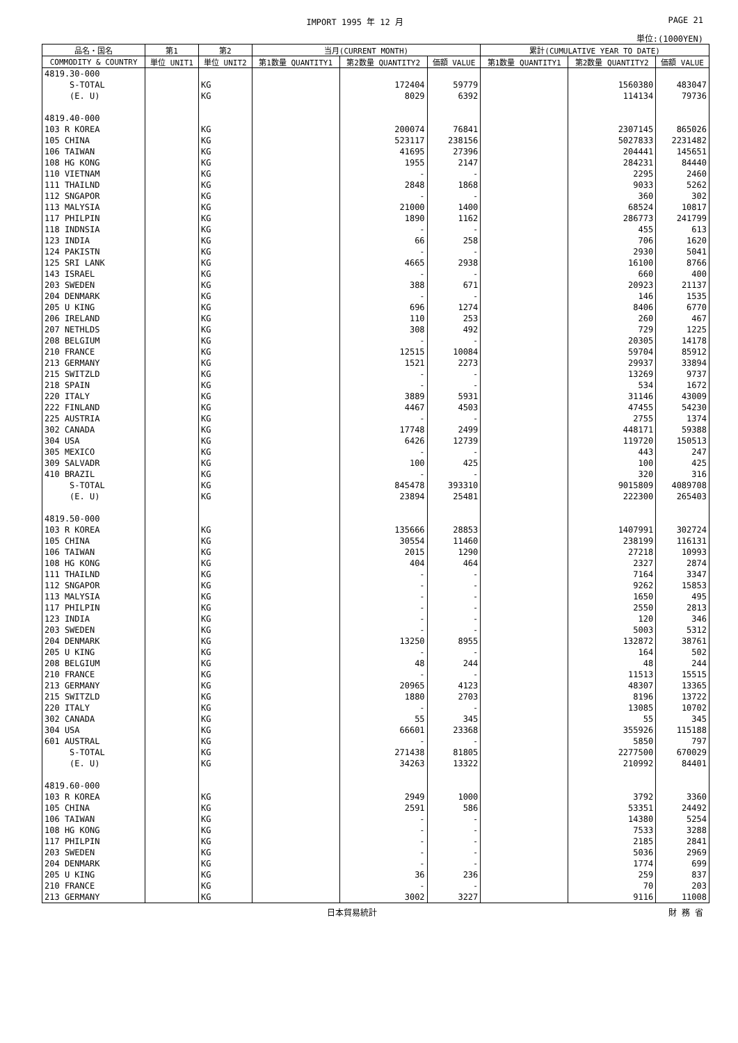IMPORT 1995 年 12 月 PAGE 21
単位:(1000YEN)
| 品名・国名 | 第1 | 第2 | 当月(CURRENT MONTH) | | | 累計(CUMULATIVE YEAR TO DATE) | | |
| --- | --- | --- | --- | --- | --- | --- | --- | --- |
| COMMODITY & COUNTRY | 単位 UNIT1 | 単位 UNIT2 | 第1数量 QUANTITY1 | 第2数量 QUANTITY2 | 価額 VALUE | 第1数量 QUANTITY1 | 第2数量 QUANTITY2 | 価額 VALUE |
| 4819.30-000 | | | | | | | | |
| S-TOTAL | | KG | | 172404 | 59779 | | 1560380 | 483047 |
| (E. U) | | KG | | 8029 | 6392 | | 114134 | 79736 |
| 4819.40-000 | | | | | | | | |
| 103 R KOREA | | KG | | 200074 | 76841 | | 2307145 | 865026 |
| 105 CHINA | | KG | | 523117 | 238156 | | 5027833 | 2231482 |
| 106 TAIWAN | | KG | | 41695 | 27396 | | 204441 | 145651 |
| 108 HG KONG | | KG | | 1955 | 2147 | | 284231 | 84440 |
| 110 VIETNAM | | KG | | - | - | | 2295 | 2460 |
| 111 THAILND | | KG | | 2848 | 1868 | | 9033 | 5262 |
| 112 SNGAPOR | | KG | | - | - | | 360 | 302 |
| 113 MALYSIA | | KG | | 21000 | 1400 | | 68524 | 10817 |
| 117 PHILPIN | | KG | | 1890 | 1162 | | 286773 | 241799 |
| 118 INDNSIA | | KG | | - | - | | 455 | 613 |
| 123 INDIA | | KG | | 66 | 258 | | 706 | 1620 |
| 124 PAKISTN | | KG | | - | - | | 2930 | 5041 |
| 125 SRI LANK | | KG | | 4665 | 2938 | | 16100 | 8766 |
| 143 ISRAEL | | KG | | - | - | | 660 | 400 |
| 203 SWEDEN | | KG | | 388 | 671 | | 20923 | 21137 |
| 204 DENMARK | | KG | | - | - | | 146 | 1535 |
| 205 U KING | | KG | | 696 | 1274 | | 8406 | 6770 |
| 206 IRELAND | | KG | | 110 | 253 | | 260 | 467 |
| 207 NETHLDS | | KG | | 308 | 492 | | 729 | 1225 |
| 208 BELGIUM | | KG | | - | - | | 20305 | 14178 |
| 210 FRANCE | | KG | | 12515 | 10084 | | 59704 | 85912 |
| 213 GERMANY | | KG | | 1521 | 2273 | | 29937 | 33894 |
| 215 SWITZLD | | KG | | - | - | | 13269 | 9737 |
| 218 SPAIN | | KG | | - | - | | 534 | 1672 |
| 220 ITALY | | KG | | 3889 | 5931 | | 31146 | 43009 |
| 222 FINLAND | | KG | | 4467 | 4503 | | 47455 | 54230 |
| 225 AUSTRIA | | KG | | - | - | | 2755 | 1374 |
| 302 CANADA | | KG | | 17748 | 2499 | | 448171 | 59388 |
| 304 USA | | KG | | 6426 | 12739 | | 119720 | 150513 |
| 305 MEXICO | | KG | | - | - | | 443 | 247 |
| 309 SALVADR | | KG | | 100 | 425 | | 100 | 425 |
| 410 BRAZIL | | KG | | - | - | | 320 | 316 |
| S-TOTAL | | KG | | 845478 | 393310 | | 9015809 | 4089708 |
| (E. U) | | KG | | 23894 | 25481 | | 222300 | 265403 |
| 4819.50-000 | | | | | | | | |
| 103 R KOREA | | KG | | 135666 | 28853 | | 1407991 | 302724 |
| 105 CHINA | | KG | | 30554 | 11460 | | 238199 | 116131 |
| 106 TAIWAN | | KG | | 2015 | 1290 | | 27218 | 10993 |
| 108 HG KONG | | KG | | 404 | 464 | | 2327 | 2874 |
| 111 THAILND | | KG | | - | - | | 7164 | 3347 |
| 112 SNGAPOR | | KG | | - | - | | 9262 | 15853 |
| 113 MALYSIA | | KG | | - | - | | 1650 | 495 |
| 117 PHILPIN | | KG | | - | - | | 2550 | 2813 |
| 123 INDIA | | KG | | - | - | | 120 | 346 |
| 203 SWEDEN | | KG | | - | - | | 5003 | 5312 |
| 204 DENMARK | | KG | | 13250 | 8955 | | 132872 | 38761 |
| 205 U KING | | KG | | - | - | | 164 | 502 |
| 208 BELGIUM | | KG | | 48 | 244 | | 48 | 244 |
| 210 FRANCE | | KG | | - | - | | 11513 | 15515 |
| 213 GERMANY | | KG | | 20965 | 4123 | | 48307 | 13365 |
| 215 SWITZLD | | KG | | 1880 | 2703 | | 8196 | 13722 |
| 220 ITALY | | KG | | - | - | | 13085 | 10702 |
| 302 CANADA | | KG | | 55 | 345 | | 55 | 345 |
| 304 USA | | KG | | 66601 | 23368 | | 355926 | 115188 |
| 601 AUSTRAL | | KG | | - | - | | 5850 | 797 |
| S-TOTAL | | KG | | 271438 | 81805 | | 2277500 | 670029 |
| (E. U) | | KG | | 34263 | 13322 | | 210992 | 84401 |
| 4819.60-000 | | | | | | | | |
| 103 R KOREA | | KG | | 2949 | 1000 | | 3792 | 3360 |
| 105 CHINA | | KG | | 2591 | 586 | | 53351 | 24492 |
| 106 TAIWAN | | KG | | - | - | | 14380 | 5254 |
| 108 HG KONG | | KG | | - | - | | 7533 | 3288 |
| 117 PHILPIN | | KG | | - | - | | 2185 | 2841 |
| 203 SWEDEN | | KG | | - | - | | 5036 | 2969 |
| 204 DENMARK | | KG | | - | - | | 1774 | 699 |
| 205 U KING | | KG | | 36 | 236 | | 259 | 837 |
| 210 FRANCE | | KG | | - | - | | 70 | 203 |
| 213 GERMANY | | KG | | 3002 | 3227 | | 9116 | 11008 |
日本貿易統計 財 務 省